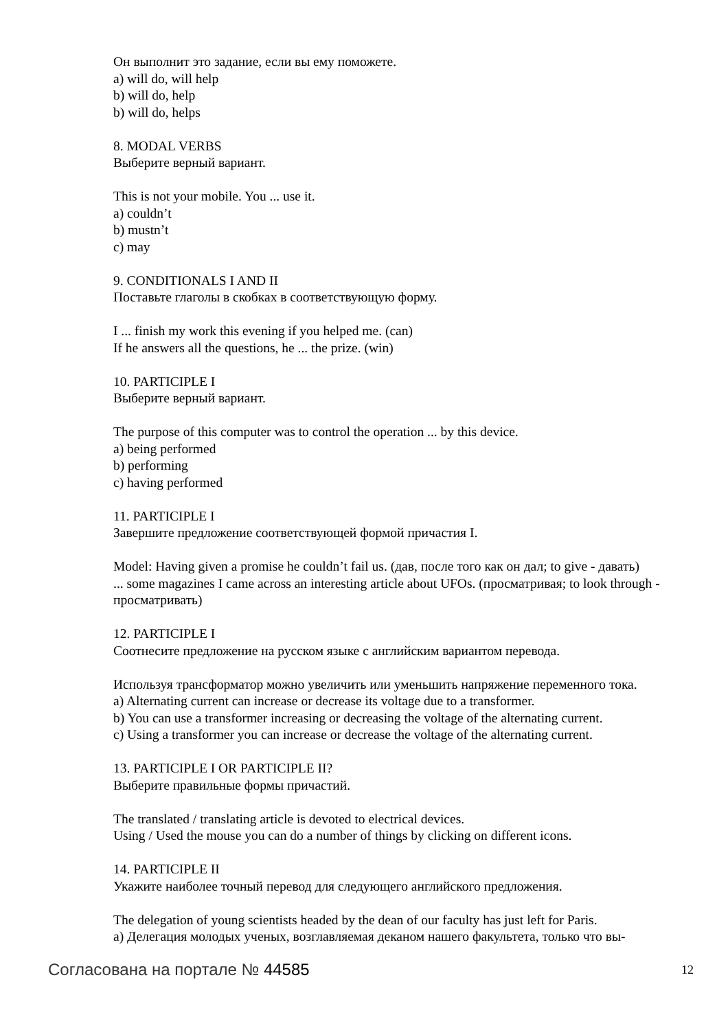Он выполнит это задание, если вы ему поможете.
a) will do, will help
b) will do, help
b) will do, helps
8. MODAL VERBS
Выберите верный вариант.
This is not your mobile. You ... use it.
a) couldn’t
b) mustn’t
c) may
9. CONDITIONALS I AND II
Поставьте глаголы в скобках в соответствующую форму.
I ... finish my work this evening if you helped me. (can)
If he answers all the questions, he ... the prize. (win)
10. PARTICIPLE I
Выберите верный вариант.
The purpose of this computer was to control the operation ... by this device.
a) being performed
b) performing
c) having performed
11. PARTICIPLE I
Завершите предложение соответствующей формой причастия I.
Model: Having given a promise he couldn’t fail us. (дав, после того как он дал; to give - давать)
... some magazines I came across an interesting article about UFOs. (просматривая; to look through - просматривать)
12. PARTICIPLE I
Соотнесите предложение на русском языке с английским вариантом перевода.
Используя трансформатор можно увеличить или уменьшить напряжение переменного тока.
a) Alternating current can increase or decrease its voltage due to a transformer.
b) You can use a transformer increasing or decreasing the voltage of the alternating current.
c) Using a transformer you can increase or decrease the voltage of the alternating current.
13. PARTICIPLE I OR PARTICIPLE II?
Выберите правильные формы причастий.
The translated / translating article is devoted to electrical devices.
Using / Used the mouse you can do a number of things by clicking on different icons.
14. PARTICIPLE II
Укажите наиболее точный перевод для следующего английского предложения.
The delegation of young scientists headed by the dean of our faculty has just left for Paris.
a) Делегация молодых ученых, возглавляемая деканом нашего факультета, только что вы-
Согласована на портале № 44585 12